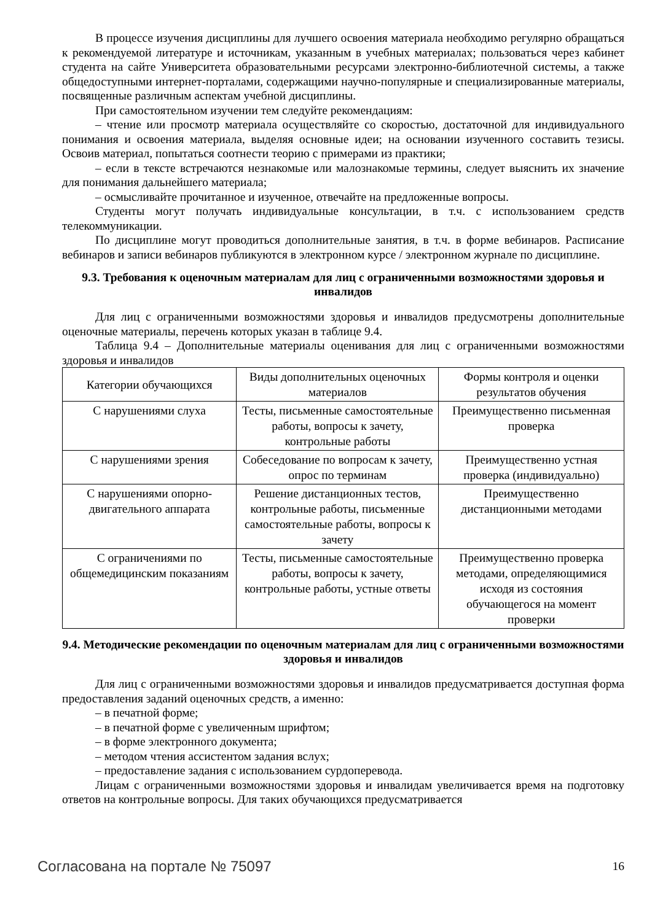В процессе изучения дисциплины для лучшего освоения материала необходимо регулярно обращаться к рекомендуемой литературе и источникам, указанным в учебных материалах; пользоваться через кабинет студента на сайте Университета образовательными ресурсами электронно-библиотечной системы, а также общедоступными интернет-порталами, содержащими научно-популярные и специализированные материалы, посвященные различным аспектам учебной дисциплины.
При самостоятельном изучении тем следуйте рекомендациям:
– чтение или просмотр материала осуществляйте со скоростью, достаточной для индивидуального понимания и освоения материала, выделяя основные идеи; на основании изученного составить тезисы. Освоив материал, попытаться соотнести теорию с примерами из практики;
– если в тексте встречаются незнакомые или малознакомые термины, следует выяснить их значение для понимания дальнейшего материала;
– осмысливайте прочитанное и изученное, отвечайте на предложенные вопросы.
Студенты могут получать индивидуальные консультации, в т.ч. с использованием средств телекоммуникации.
По дисциплине могут проводиться дополнительные занятия, в т.ч. в форме вебинаров. Расписание вебинаров и записи вебинаров публикуются в электронном курсе / электронном журнале по дисциплине.
9.3. Требования к оценочным материалам для лиц с ограниченными возможностями здоровья и инвалидов
Для лиц с ограниченными возможностями здоровья и инвалидов предусмотрены дополнительные оценочные материалы, перечень которых указан в таблице 9.4.
Таблица 9.4 – Дополнительные материалы оценивания для лиц с ограниченными возможностями здоровья и инвалидов
| Категории обучающихся | Виды дополнительных оценочных материалов | Формы контроля и оценки результатов обучения |
| С нарушениями слуха | Тесты, письменные самостоятельные работы, вопросы к зачету, контрольные работы | Преимущественно письменная проверка |
| С нарушениями зрения | Собеседование по вопросам к зачету, опрос по терминам | Преимущественно устная проверка (индивидуально) |
| С нарушениями опорно-двигательного аппарата | Решение дистанционных тестов, контрольные работы, письменные самостоятельные работы, вопросы к зачету | Преимущественно дистанционными методами |
| С ограничениями по общемедицинским показаниям | Тесты, письменные самостоятельные работы, вопросы к зачету, контрольные работы, устные ответы | Преимущественно проверка методами, определяющимися исходя из состояния обучающегося на момент проверки |
9.4. Методические рекомендации по оценочным материалам для лиц с ограниченными возможностями здоровья и инвалидов
Для лиц с ограниченными возможностями здоровья и инвалидов предусматривается доступная форма предоставления заданий оценочных средств, а именно:
– в печатной форме;
– в печатной форме с увеличенным шрифтом;
– в форме электронного документа;
– методом чтения ассистентом задания вслух;
– предоставление задания с использованием сурдоперевода.
Лицам с ограниченными возможностями здоровья и инвалидам увеличивается время на подготовку ответов на контрольные вопросы. Для таких обучающихся предусматривается
Согласована на портале № 75097 16